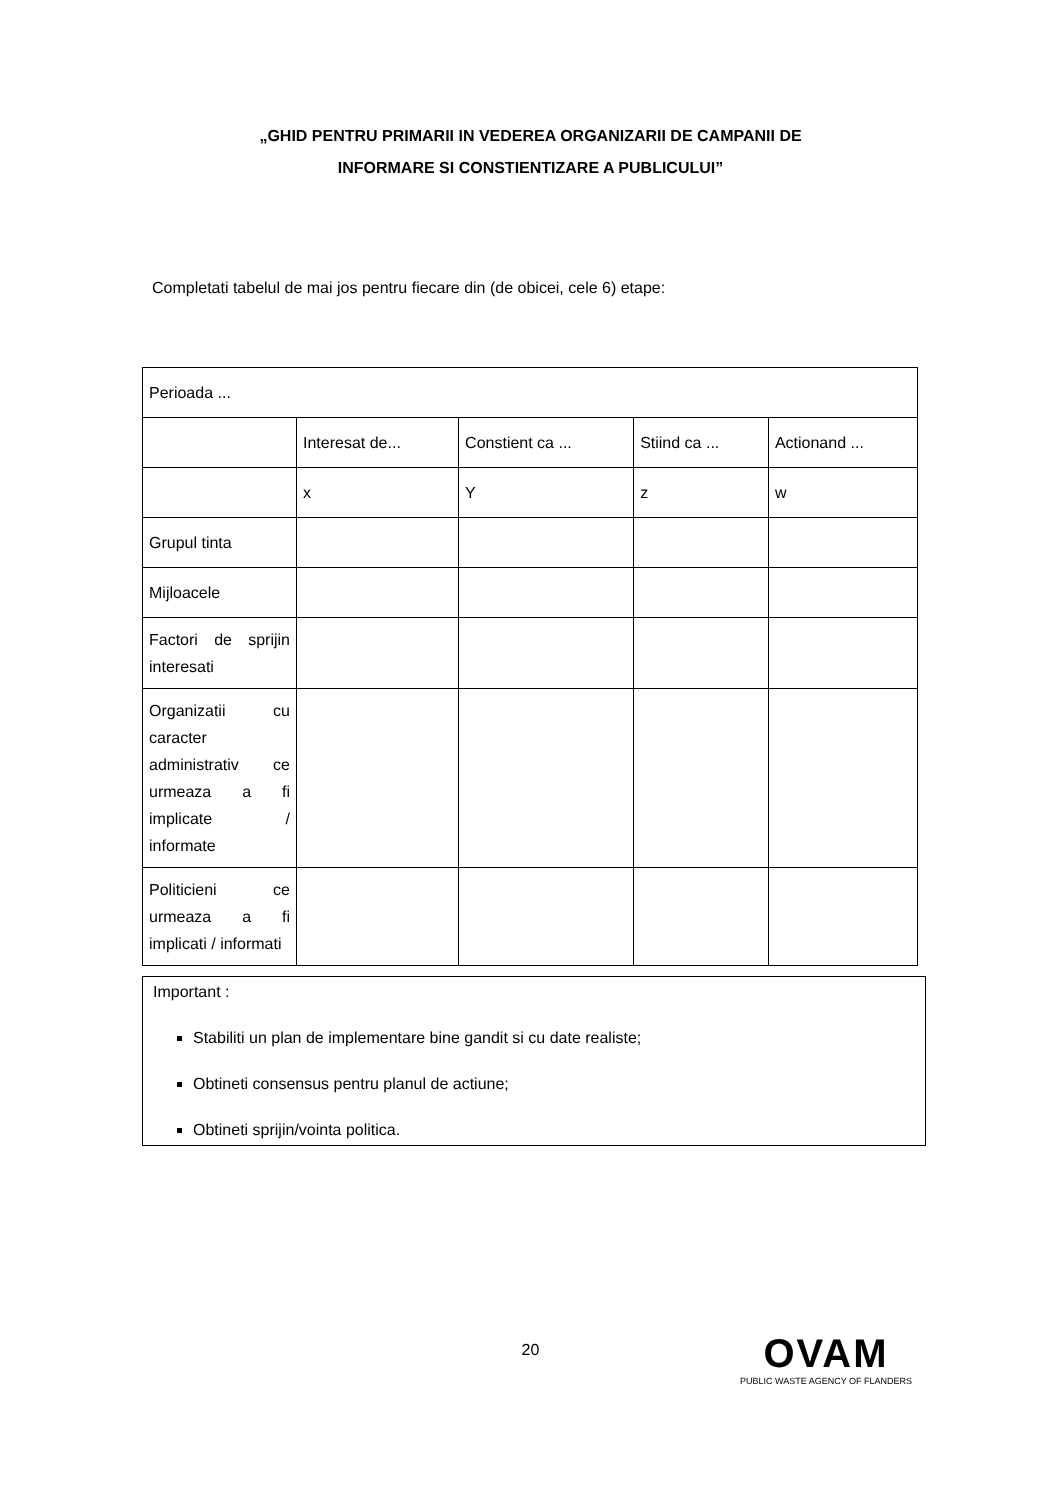„GHID PENTRU PRIMARII IN VEDEREA ORGANIZARII DE CAMPANII DE
INFORMARE SI CONSTIENTIZARE A PUBLICULUI”
Completati tabelul de mai jos pentru fiecare din (de obicei, cele 6) etape:
| Perioada ... | | | | |
| | Interesat de... | Constient ca ... | Stiind ca ... | Actionand ... |
| | x | Y | z | w |
| Grupul tinta | | | | |
| Mijloacele | | | | |
| Factori de sprijin interesati | | | | |
| Organizatii cu caracter administrativ ce urmeaza a fi implicate / informate | | | | |
| Politicieni ce urmeaza a fi implicati / informati | | | | |
Important :
Stabiliti un plan de implementare bine gandit si cu date realiste;
Obtineti consensus pentru planul de actiune;
Obtineti sprijin/vointa politica.
20
OVAM
PUBLIC WASTE AGENCY OF FLANDERS